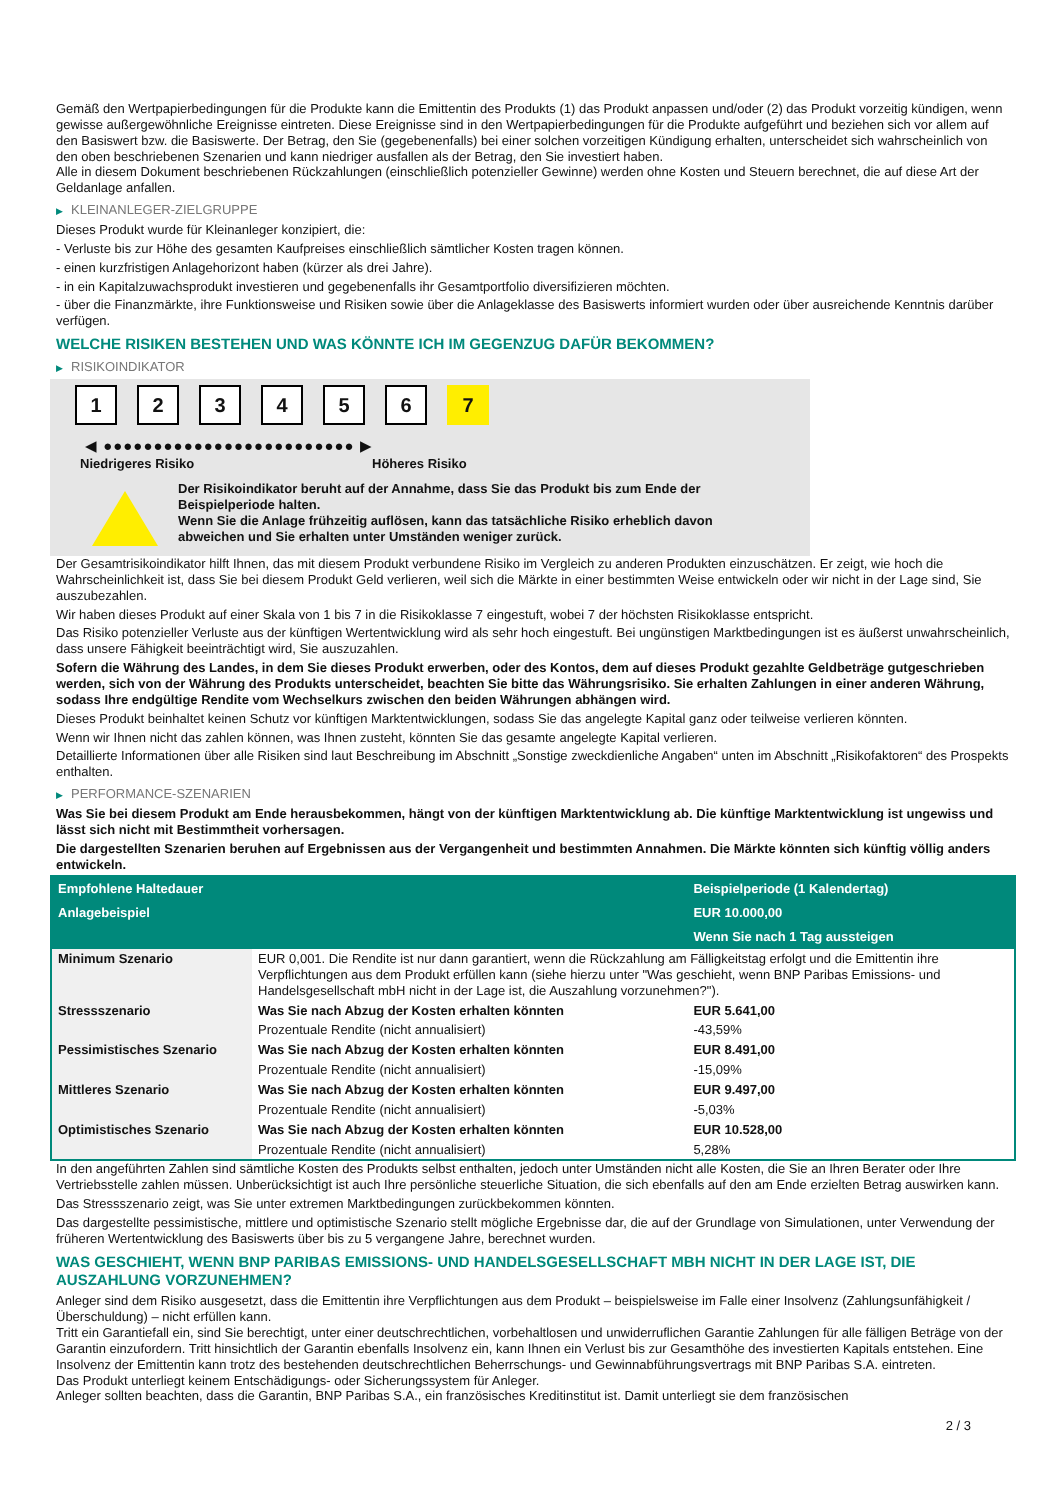Gemäß den Wertpapierbedingungen für die Produkte kann die Emittentin des Produkts (1) das Produkt anpassen und/oder (2) das Produkt vorzeitig kündigen, wenn gewisse außergewöhnliche Ereignisse eintreten. Diese Ereignisse sind in den Wertpapierbedingungen für die Produkte aufgeführt und beziehen sich vor allem auf den Basiswert bzw. die Basiswerte. Der Betrag, den Sie (gegebenenfalls) bei einer solchen vorzeitigen Kündigung erhalten, unterscheidet sich wahrscheinlich von den oben beschriebenen Szenarien und kann niedriger ausfallen als der Betrag, den Sie investiert haben.
Alle in diesem Dokument beschriebenen Rückzahlungen (einschließlich potenzieller Gewinne) werden ohne Kosten und Steuern berechnet, die auf diese Art der Geldanlage anfallen.
▶ KLEINANLEGER-ZIELGRUPPE
Dieses Produkt wurde für Kleinanleger konzipiert, die:
- Verluste bis zur Höhe des gesamten Kaufpreises einschließlich sämtlicher Kosten tragen können.
- einen kurzfristigen Anlagehorizont haben (kürzer als drei Jahre).
- in ein Kapitalzuwachsprodukt investieren und gegebenenfalls ihr Gesamtportfolio diversifizieren möchten.
- über die Finanzmärkte, ihre Funktionsweise und Risiken sowie über die Anlageklasse des Basiswerts informiert wurden oder über ausreichende Kenntnis darüber verfügen.
WELCHE RISIKEN BESTEHEN UND WAS KÖNNTE ICH IM GEGENZUG DAFÜR BEKOMMEN?
▶ RISIKOINDIKATOR
1 2 3 4 5 6 7
◀ ●●●●●●●●●●●●●●●●●●●●●●●●● ▶
Niedrigeres Risiko Höheres Risiko
Der Risikoindikator beruht auf der Annahme, dass Sie das Produkt bis zum Ende der Beispielperiode halten.
Wenn Sie die Anlage frühzeitig auflösen, kann das tatsächliche Risiko erheblich davon abweichen und Sie erhalten unter Umständen weniger zurück.
Der Gesamtrisikoindikator hilft Ihnen, das mit diesem Produkt verbundene Risiko im Vergleich zu anderen Produkten einzuschätzen. Er zeigt, wie hoch die Wahrscheinlichkeit ist, dass Sie bei diesem Produkt Geld verlieren, weil sich die Märkte in einer bestimmten Weise entwickeln oder wir nicht in der Lage sind, Sie auszubezahlen.
Wir haben dieses Produkt auf einer Skala von 1 bis 7 in die Risikoklasse 7 eingestuft, wobei 7 der höchsten Risikoklasse entspricht.
Das Risiko potenzieller Verluste aus der künftigen Wertentwicklung wird als sehr hoch eingestuft. Bei ungünstigen Marktbedingungen ist es äußerst unwahrscheinlich, dass unsere Fähigkeit beeinträchtigt wird, Sie auszuzahlen.
Sofern die Währung des Landes, in dem Sie dieses Produkt erwerben, oder des Kontos, dem auf dieses Produkt gezahlte Geldbeträge gutgeschrieben werden, sich von der Währung des Produkts unterscheidet, beachten Sie bitte das Währungsrisiko. Sie erhalten Zahlungen in einer anderen Währung, sodass Ihre endgültige Rendite vom Wechselkurs zwischen den beiden Währungen abhängen wird.
Dieses Produkt beinhaltet keinen Schutz vor künftigen Marktentwicklungen, sodass Sie das angelegte Kapital ganz oder teilweise verlieren könnten.
Wenn wir Ihnen nicht das zahlen können, was Ihnen zusteht, könnten Sie das gesamte angelegte Kapital verlieren.
Detaillierte Informationen über alle Risiken sind laut Beschreibung im Abschnitt „Sonstige zweckdienliche Angaben“ unten im Abschnitt „Risikofaktoren“ des Prospekts enthalten.
▶ PERFORMANCE-SZENARIEN
Was Sie bei diesem Produkt am Ende herausbekommen, hängt von der künftigen Marktentwicklung ab. Die künftige Marktentwicklung ist ungewiss und lässt sich nicht mit Bestimmtheit vorhersagen.
Die dargestellten Szenarien beruhen auf Ergebnissen aus der Vergangenheit und bestimmten Annahmen. Die Märkte könnten sich künftig völlig anders entwickeln.
| Empfohlene Haltedauer | | Beispielperiode (1 Kalendertag) |
| Anlagebeispiel | | EUR 10.000,00 |
| | | Wenn Sie nach 1 Tag aussteigen |
| Minimum Szenario | EUR 0,001. Die Rendite ist nur dann garantiert, wenn die Rückzahlung am Fälligkeitstag erfolgt und die Emittentin ihre Verpflichtungen aus dem Produkt erfüllen kann (siehe hierzu unter "Was geschieht, wenn BNP Paribas Emissions- und Handelsgesellschaft mbH nicht in der Lage ist, die Auszahlung vorzunehmen?"). | |
| Stressszenario | Was Sie nach Abzug der Kosten erhalten könnten | EUR 5.641,00 |
| | Prozentuale Rendite (nicht annualisiert) | -43,59% |
| Pessimistisches Szenario | Was Sie nach Abzug der Kosten erhalten könnten | EUR 8.491,00 |
| | Prozentuale Rendite (nicht annualisiert) | -15,09% |
| Mittleres Szenario | Was Sie nach Abzug der Kosten erhalten könnten | EUR 9.497,00 |
| | Prozentuale Rendite (nicht annualisiert) | -5,03% |
| Optimistisches Szenario | Was Sie nach Abzug der Kosten erhalten könnten | EUR 10.528,00 |
| | Prozentuale Rendite (nicht annualisiert) | 5,28% |
In den angeführten Zahlen sind sämtliche Kosten des Produkts selbst enthalten, jedoch unter Umständen nicht alle Kosten, die Sie an Ihren Berater oder Ihre Vertriebsstelle zahlen müssen. Unberücksichtigt ist auch Ihre persönliche steuerliche Situation, die sich ebenfalls auf den am Ende erzielten Betrag auswirken kann.
Das Stressszenario zeigt, was Sie unter extremen Marktbedingungen zurückbekommen könnten.
Das dargestellte pessimistische, mittlere und optimistische Szenario stellt mögliche Ergebnisse dar, die auf der Grundlage von Simulationen, unter Verwendung der früheren Wertentwicklung des Basiswerts über bis zu 5 vergangene Jahre, berechnet wurden.
WAS GESCHIEHT, WENN BNP PARIBAS EMISSIONS- UND HANDELSGESELLSCHAFT MBH NICHT IN DER LAGE IST, DIE AUSZAHLUNG VORZUNEHMEN?
Anleger sind dem Risiko ausgesetzt, dass die Emittentin ihre Verpflichtungen aus dem Produkt – beispielsweise im Falle einer Insolvenz (Zahlungsunfähigkeit / Überschuldung) – nicht erfüllen kann.
Tritt ein Garantiefall ein, sind Sie berechtigt, unter einer deutschrechtlichen, vorbehaltlosen und unwiderruflichen Garantie Zahlungen für alle fälligen Beträge von der Garantin einzufordern. Tritt hinsichtlich der Garantin ebenfalls Insolvenz ein, kann Ihnen ein Verlust bis zur Gesamthöhe des investierten Kapitals entstehen. Eine Insolvenz der Emittentin kann trotz des bestehenden deutschrechtlichen Beherrschungs- und Gewinnabführungsvertrags mit BNP Paribas S.A. eintreten.
Das Produkt unterliegt keinem Entschädigungs- oder Sicherungssystem für Anleger.
Anleger sollten beachten, dass die Garantin, BNP Paribas S.A., ein französisches Kreditinstitut ist. Damit unterliegt sie dem französischen
2 / 3